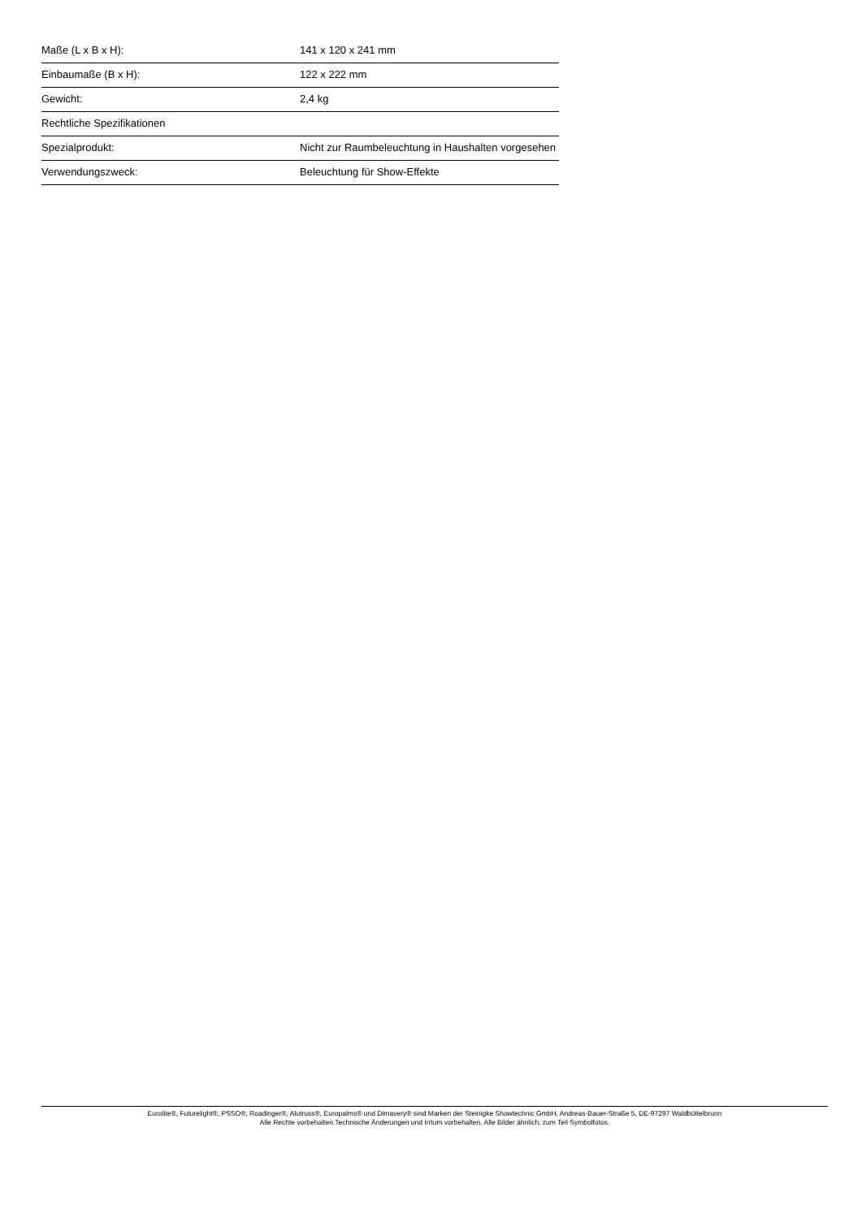| Maße (L x B x H): | 141 x 120 x 241 mm |
| Einbaumaße (B x H): | 122 x 222 mm |
| Gewicht: | 2,4 kg |
| Rechtliche Spezifikationen | |
| Spezialprodukt: | Nicht zur Raumbeleuchtung in Haushalten vorgesehen |
| Verwendungszweck: | Beleuchtung für Show-Effekte |
Eurolite®, Futurelight®, PSSO®, Roadinger®, Alutruss®, Europalms® und Dimavery® sind Marken der Steinigke Showtechnic GmbH, Andreas-Bauer-Straße 5, DE-97297 Waldbüttelbrunn
Alle Rechte vorbehalten.Technische Änderungen und Irrtum vorbehalten. Alle Bilder ähnlich, zum Teil Symbolfotos.